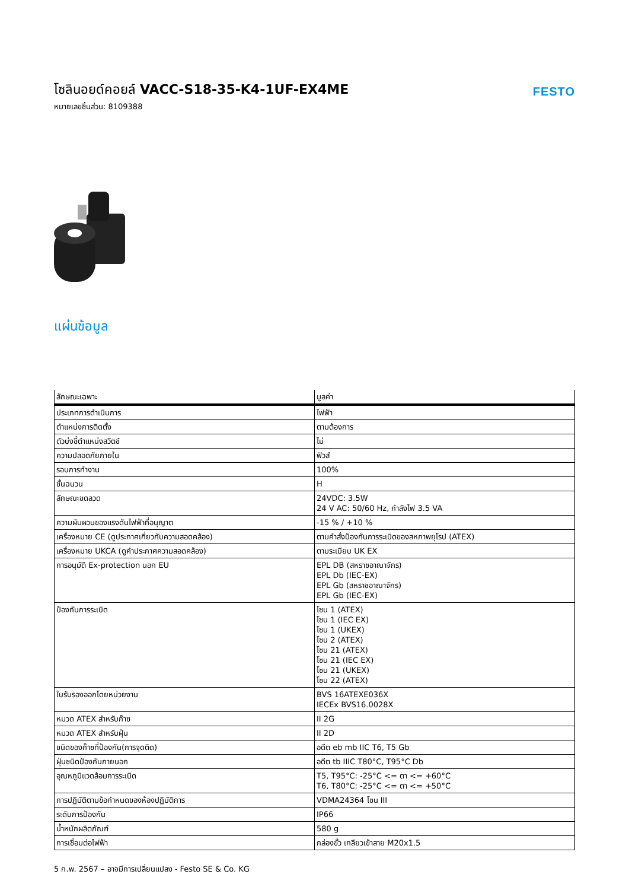โซลินอยด์คอยล์ VACC-S18-35-K4-1UF-EX4ME
หมายเลขชิ้นส่วน: 8109388
FESTO
แผ่นข้อมูล
| ลักษณะเฉพาะ | มูลค่า |
| --- | --- |
| ประเภทการดำเนินการ | ไฟฟ้า |
| ตำแหน่งการติดตั้ง | ตามต้องการ |
| ตัวบ่งชี้ตำแหน่งสวิตช์ | ไม่ |
| ความปลอดภัยภายใน | ฟิวส์ |
| รอบการทำงาน | 100% |
| ชั้นฉนวน | H |
| ลักษณะขดลวด | 24VDC: 3.5W 24 V AC: 50/60 Hz, กำลังไฟ 3.5 VA |
| ความผันผวนของแรงดันไฟฟ้าที่อนุญาต | -15 % / +10 % |
| เครื่องหมาย CE (ดูประกาศเกี่ยวกับความสอดคล้อง) | ตามคำสั่งป้องกันการระเบิดของสหภาพยุโรป (ATEX) |
| เครื่องหมาย UKCA (ดูคำประกาศความสอดคล้อง) | ตามระเบียบ UK EX |
| การอนุมัติ Ex-protection นอก EU | EPL DB (สหราชอาณาจักร) EPL Db (IEC-EX) EPL Gb (สหราชอาณาจักร) EPL Gb (IEC-EX) |
| ป้องกันการระเบิด | โซน 1 (ATEX) โซน 1 (IEC EX) โซน 1 (UKEX) โซน 2 (ATEX) โซน 21 (ATEX) โซน 21 (IEC EX) โซน 21 (UKEX) โซน 22 (ATEX) |
| ใบรับรองออกโดยหน่วยงาน | BVS 16ATEXE036X IECEx BVS16.0028X |
| หมวด ATEX สำหรับก๊าซ | II 2G |
| หมวด ATEX สำหรับฝุ่น | II 2D |
| ชนิดของก๊าซที่ป้องกัน(การจุดติด) | อดีต eb mb IIC T6, T5 Gb |
| ฝุ่นชนิดป้องกันภายนอก | อดีต tb IIIC T80°C, T95°C Db |
| อุณหภูมิแวดล้อมการระเบิด | T5, T95°C: -25°C <= ตา <= +60°C T6, T80°C: -25°C <= ตา <= +50°C |
| การปฏิบัติตามข้อกำหนดของห้องปฏิบัติการ | VDMA24364 โซน III |
| ระดับการป้องกัน | IP66 |
| น้ำหนักผลิตภัณฑ์ | 580 g |
| การเชื่อมต่อไฟฟ้า | กล่องขั้ว เกลียวเข้าสาย M20x1.5 |
5 ก.พ. 2567 – อาจมีการเปลี่ยนแปลง - Festo SE & Co. KG